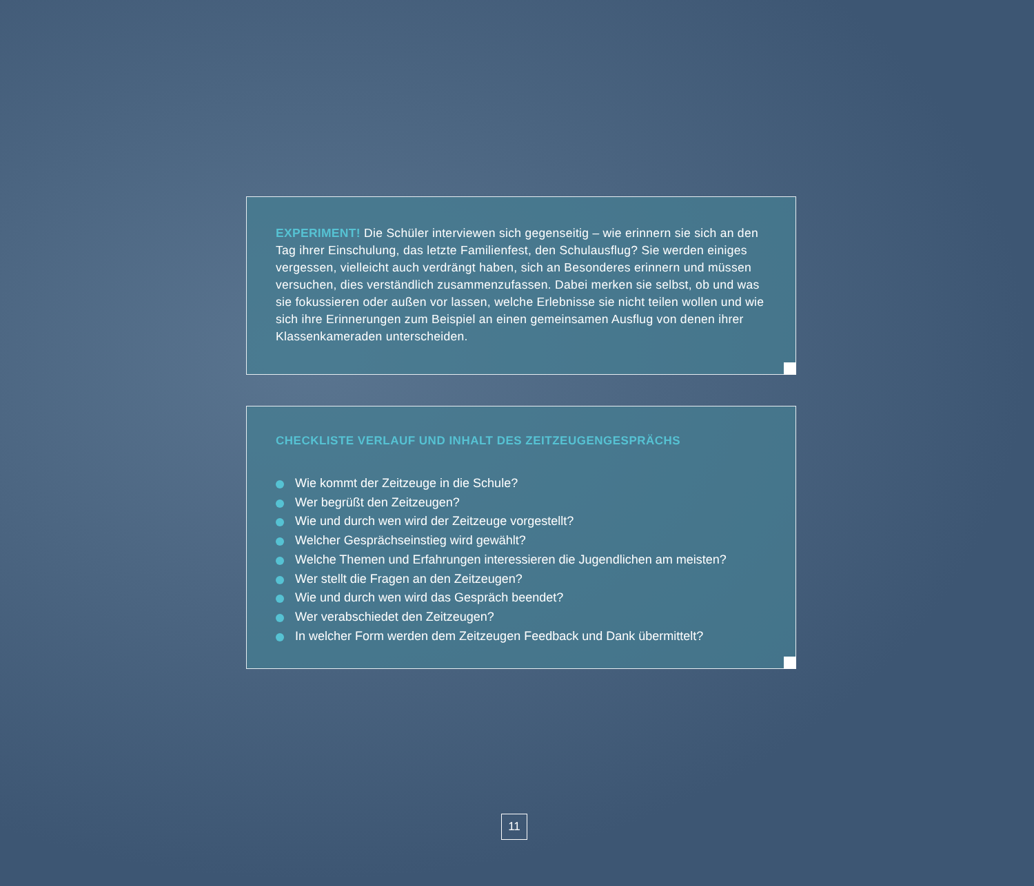EXPERIMENT! Die Schüler interviewen sich gegenseitig – wie erinnern sie sich an den Tag ihrer Einschulung, das letzte Familienfest, den Schulausflug? Sie werden einiges vergessen, vielleicht auch verdrängt haben, sich an Besonderes erinnern und müssen versuchen, dies verständlich zusammenzufassen. Dabei merken sie selbst, ob und was sie fokussieren oder außen vor lassen, welche Erlebnisse sie nicht teilen wollen und wie sich ihre Erinnerungen zum Beispiel an einen gemeinsamen Ausflug von denen ihrer Klassenkameraden unterscheiden.
CHECKLISTE VERLAUF UND INHALT DES ZEITZEUGENGESPRÄCHS
Wie kommt der Zeitzeuge in die Schule?
Wer begrüßt den Zeitzeugen?
Wie und durch wen wird der Zeitzeuge vorgestellt?
Welcher Gesprächseinstieg wird gewählt?
Welche Themen und Erfahrungen interessieren die Jugendlichen am meisten?
Wer stellt die Fragen an den Zeitzeugen?
Wie und durch wen wird das Gespräch beendet?
Wer verabschiedet den Zeitzeugen?
In welcher Form werden dem Zeitzeugen Feedback und Dank übermittelt?
11